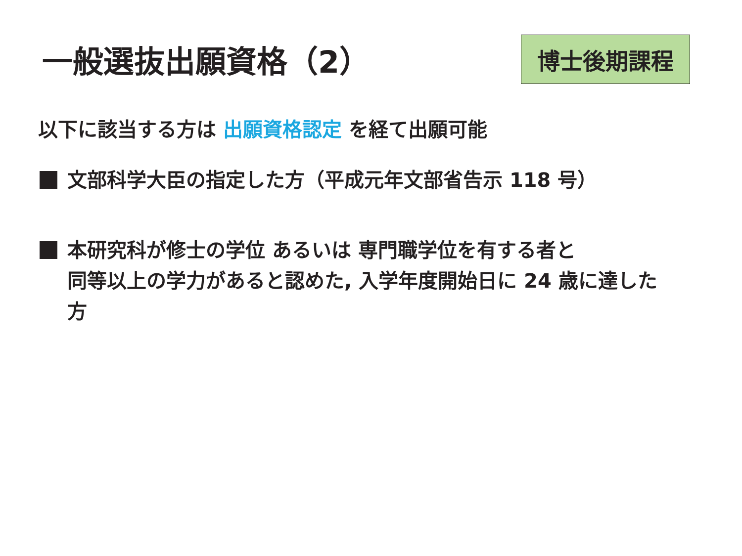一般選抜出願資格（2）
博士後期課程
以下に該当する方は 出願資格認定 を経て出願可能
文部科学大臣の指定した方（平成元年文部省告示 118 号）
本研究科が修士の学位 あるいは 専門職学位を有する者と
同等以上の学力があると認めた, 入学年度開始日に 24 歳に達した
方